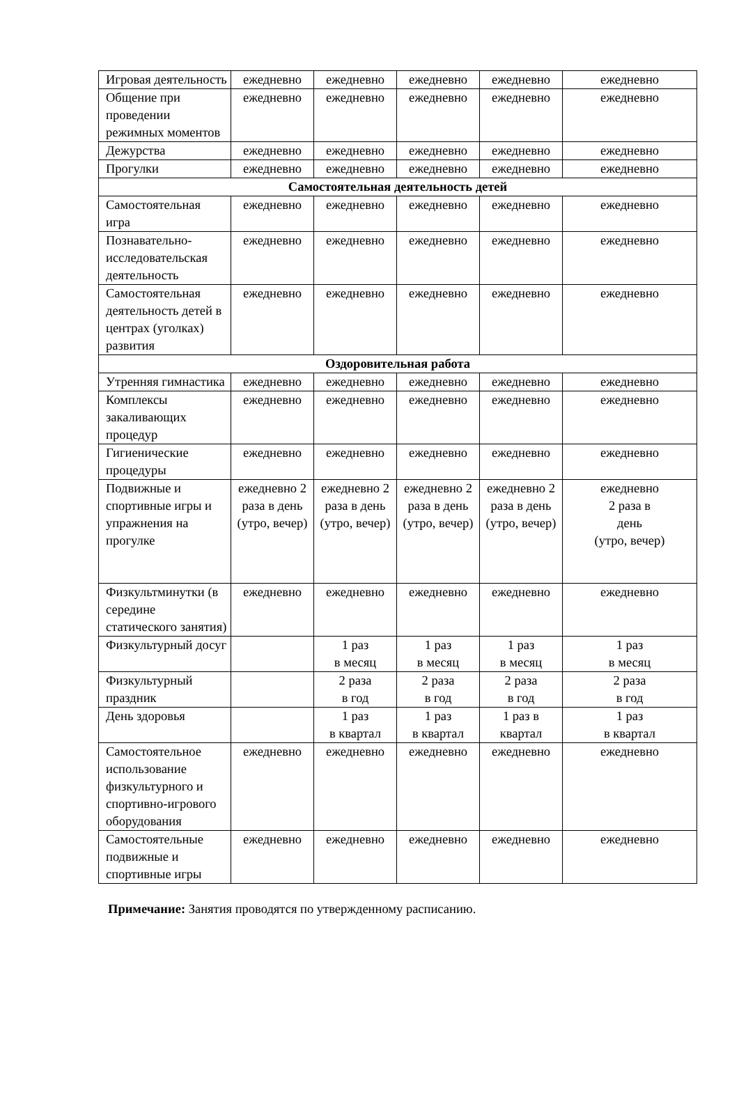| Игровая деятельность | ежедневно | ежедневно | ежедневно | ежедневно | ежедневно |
| Общение при проведении режимных моментов | ежедневно | ежедневно | ежедневно | ежедневно | ежедневно |
| Дежурства | ежедневно | ежедневно | ежедневно | ежедневно | ежедневно |
| Прогулки | ежедневно | ежедневно | ежедневно | ежедневно | ежедневно |
| Самостоятельная деятельность детей | | | | | |
| Самостоятельная игра | ежедневно | ежедневно | ежедневно | ежедневно | ежедневно |
| Познавательно-исследовательская деятельность | ежедневно | ежедневно | ежедневно | ежедневно | ежедневно |
| Самостоятельная деятельность детей в центрах (уголках) развития | ежедневно | ежедневно | ежедневно | ежедневно | ежедневно |
| Оздоровительная работа | | | | | |
| Утренняя гимнастика | ежедневно | ежедневно | ежедневно | ежедневно | ежедневно |
| Комплексы закаливающих процедур | ежедневно | ежедневно | ежедневно | ежедневно | ежедневно |
| Гигиенические процедуры | ежедневно | ежедневно | ежедневно | ежедневно | ежедневно |
| Подвижные и спортивные игры и упражнения на прогулке | ежедневно 2 раза в день (утро, вечер) | ежедневно 2 раза в день (утро, вечер) | ежедневно 2 раза в день (утро, вечер) | ежедневно 2 раза в день (утро, вечер) | ежедневно 2 раза в день (утро, вечер) |
| Физкультминутки (в середине статического занятия) | ежедневно | ежедневно | ежедневно | ежедневно | ежедневно |
| Физкультурный досуг | | 1 раз в месяц | 1 раз в месяц | 1 раз в месяц | 1 раз в месяц |
| Физкультурный праздник | | 2 раза в год | 2 раза в год | 2 раза в год | 2 раза в год |
| День здоровья | | 1 раз в квартал | 1 раз в квартал | 1 раз в квартал | 1 раз в квартал |
| Самостоятельное использование физкультурного и спортивно-игрового оборудования | ежедневно | ежедневно | ежедневно | ежедневно | ежедневно |
| Самостоятельные подвижные и спортивные игры | ежедневно | ежедневно | ежедневно | ежедневно | ежедневно |
Примечание: Занятия проводятся по утвержденному расписанию.